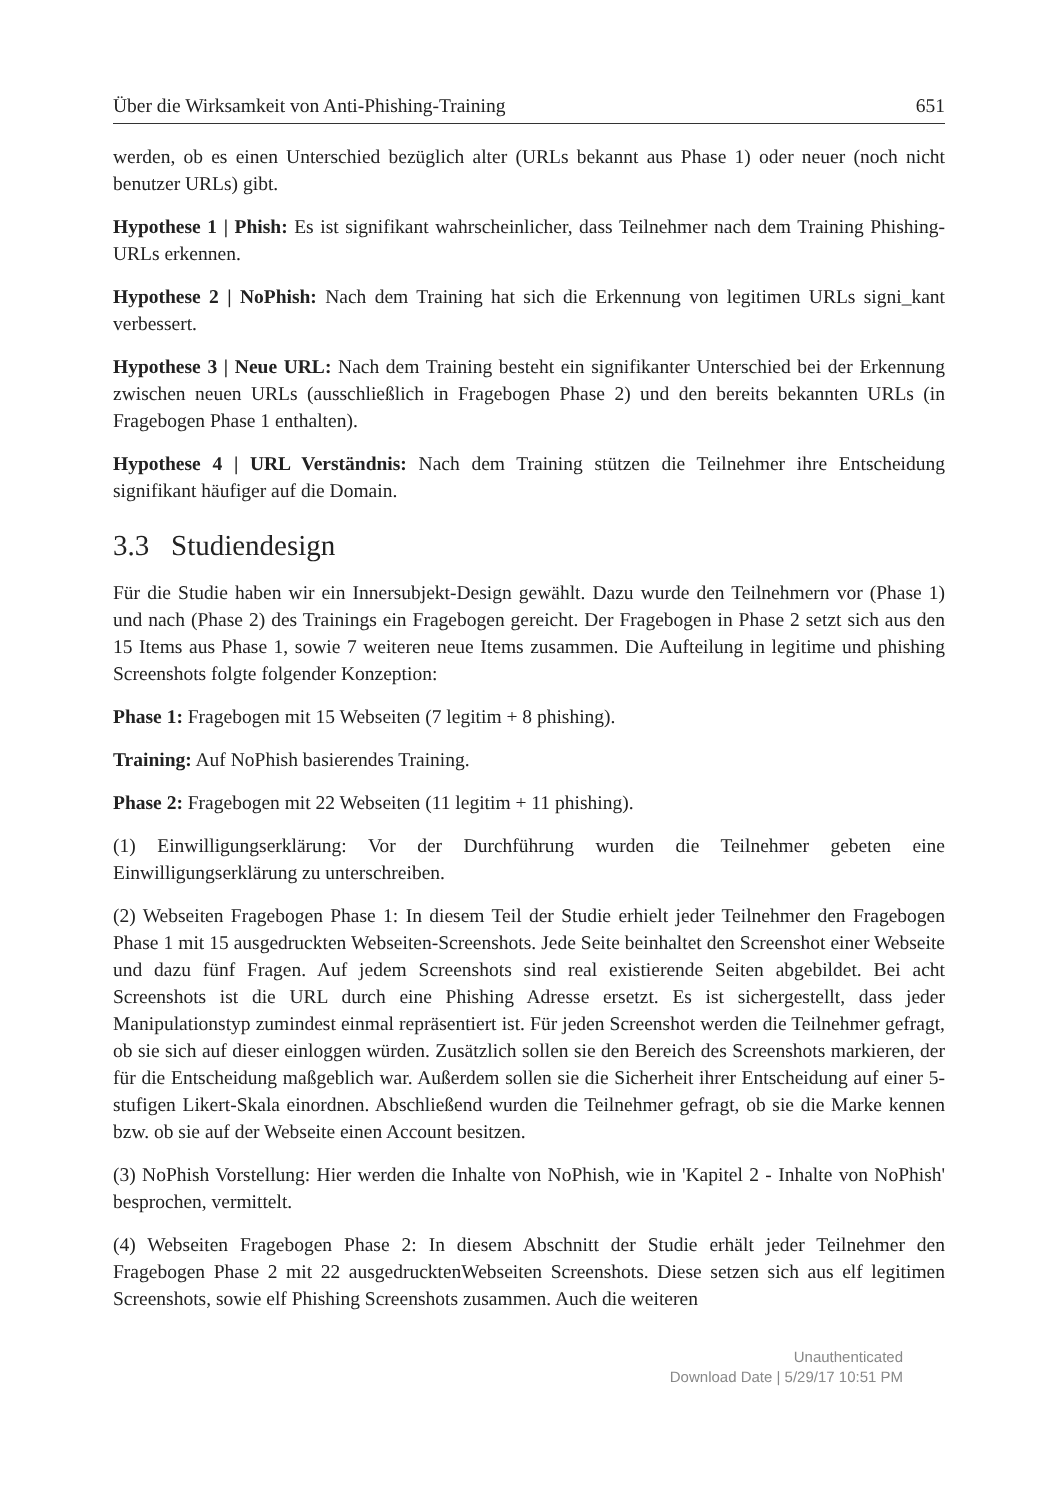Über die Wirksamkeit von Anti-Phishing-Training 651
werden, ob es einen Unterschied bezüglich alter (URLs bekannt aus Phase 1) oder neuer (noch nicht benutzer URLs) gibt.
Hypothese 1 | Phish: Es ist signifikant wahrscheinlicher, dass Teilnehmer nach dem Training Phishing-URLs erkennen.
Hypothese 2 | NoPhish: Nach dem Training hat sich die Erkennung von legitimen URLs signi_kant verbessert.
Hypothese 3 | Neue URL: Nach dem Training besteht ein signifikanter Unterschied bei der Erkennung zwischen neuen URLs (ausschließlich in Fragebogen Phase 2) und den bereits bekannten URLs (in Fragebogen Phase 1 enthalten).
Hypothese 4 | URL Verständnis: Nach dem Training stützen die Teilnehmer ihre Entscheidung signifikant häufiger auf die Domain.
3.3 Studiendesign
Für die Studie haben wir ein Innersubjekt-Design gewählt. Dazu wurde den Teilnehmern vor (Phase 1) und nach (Phase 2) des Trainings ein Fragebogen gereicht. Der Fragebogen in Phase 2 setzt sich aus den 15 Items aus Phase 1, sowie 7 weiteren neue Items zusammen. Die Aufteilung in legitime und phishing Screenshots folgte folgender Konzeption:
Phase 1: Fragebogen mit 15 Webseiten (7 legitim + 8 phishing).
Training: Auf NoPhish basierendes Training.
Phase 2: Fragebogen mit 22 Webseiten (11 legitim + 11 phishing).
(1) Einwilligungserklärung: Vor der Durchführung wurden die Teilnehmer gebeten eine Einwilligungserklärung zu unterschreiben.
(2) Webseiten Fragebogen Phase 1: In diesem Teil der Studie erhielt jeder Teilnehmer den Fragebogen Phase 1 mit 15 ausgedruckten Webseiten-Screenshots. Jede Seite beinhaltet den Screenshot einer Webseite und dazu fünf Fragen. Auf jedem Screenshots sind real existierende Seiten abgebildet. Bei acht Screenshots ist die URL durch eine Phishing Adresse ersetzt. Es ist sichergestellt, dass jeder Manipulationstyp zumindest einmal repräsentiert ist. Für jeden Screenshot werden die Teilnehmer gefragt, ob sie sich auf dieser einloggen würden. Zusätzlich sollen sie den Bereich des Screenshots markieren, der für die Entscheidung maßgeblich war. Außerdem sollen sie die Sicherheit ihrer Entscheidung auf einer 5-stufigen Likert-Skala einordnen. Abschließend wurden die Teilnehmer gefragt, ob sie die Marke kennen bzw. ob sie auf der Webseite einen Account besitzen.
(3) NoPhish Vorstellung: Hier werden die Inhalte von NoPhish, wie in 'Kapitel 2 - Inhalte von NoPhish' besprochen, vermittelt.
(4) Webseiten Fragebogen Phase 2: In diesem Abschnitt der Studie erhält jeder Teilnehmer den Fragebogen Phase 2 mit 22 ausgedrucktenWebseiten Screenshots. Diese setzen sich aus elf legitimen Screenshots, sowie elf Phishing Screenshots zusammen. Auch die weiteren
Unauthenticated
Download Date | 5/29/17 10:51 PM